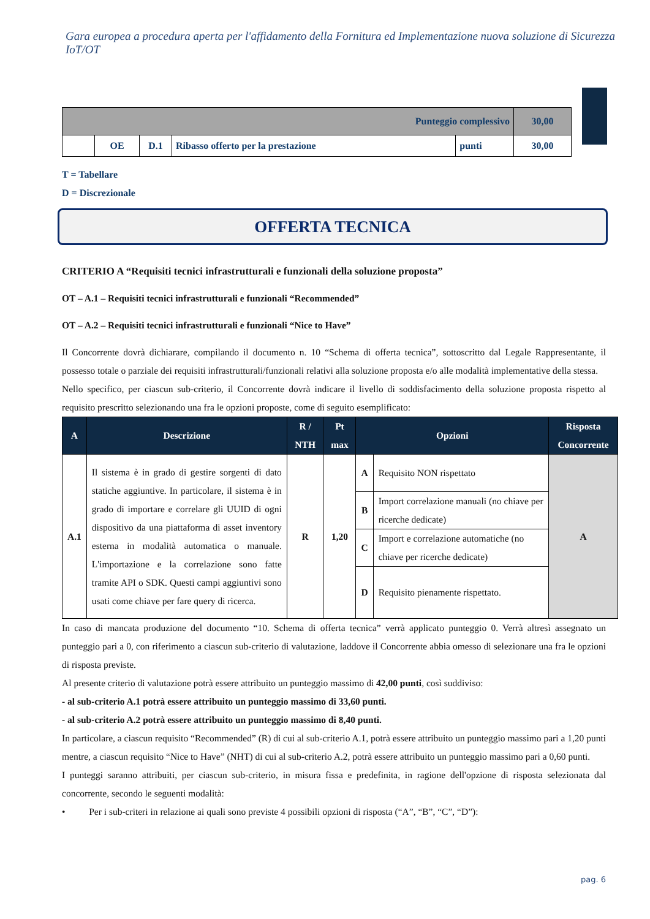Gara europea a procedura aperta per l'affidamento della Fornitura ed Implementazione nuova soluzione di Sicurezza IoT/OT
| Punteggio complessivo | | | | | 30,00 |
| | OE | D.1 | Ribasso offerto per la prestazione | punti | 30,00 |
T = Tabellare
D = Discrezionale
OFFERTA TECNICA
CRITERIO A “Requisiti tecnici infrastrutturali e funzionali della soluzione proposta”
OT – A.1 – Requisiti tecnici infrastrutturali e funzionali “Recommended”
OT – A.2 – Requisiti tecnici infrastrutturali e funzionali “Nice to Have”
Il Concorrente dovrà dichiarare, compilando il documento n. 10 “Schema di offerta tecnica”, sottoscritto dal Legale Rappresentante, il possesso totale o parziale dei requisiti infrastrutturali/funzionali relativi alla soluzione proposta e/o alle modalità implementative della stessa.
Nello specifico, per ciascun sub-criterio, il Concorrente dovrà indicare il livello di soddisfacimento della soluzione proposta rispetto al requisito prescritto selezionando una fra le opzioni proposte, come di seguito esemplificato:
| A | Descrizione | R / NTH | Pt max | Opzioni | | Risposta Concorrente |
| --- | --- | --- | --- | --- | --- | --- |
| A.1 | Il sistema è in grado di gestire sorgenti di dato statiche aggiuntive. In particolare, il sistema è in grado di importare e correlare gli UUID di ogni dispositivo da una piattaforma di asset inventory esterna in modalità automatica o manuale. L'importazione e la correlazione sono fatte tramite API o SDK. Questi campi aggiuntivi sono usati come chiave per fare query di ricerca. | R | 1,20 | A | Requisito NON rispettato | A |
| | | | | B | Import correlazione manuali (no chiave per ricerche dedicate) | |
| | | | | C | Import e correlazione automatiche (no chiave per ricerche dedicate) | |
| | | | | D | Requisito pienamente rispettato. | |
In caso di mancata produzione del documento “10. Schema di offerta tecnica” verrà applicato punteggio 0. Verrà altresì assegnato un punteggio pari a 0, con riferimento a ciascun sub-criterio di valutazione, laddove il Concorrente abbia omesso di selezionare una fra le opzioni di risposta previste.
Al presente criterio di valutazione potrà essere attribuito un punteggio massimo di 42,00 punti, così suddiviso:
- al sub-criterio A.1 potrà essere attribuito un punteggio massimo di 33,60 punti.
- al sub-criterio A.2 potrà essere attribuito un punteggio massimo di 8,40 punti.
In particolare, a ciascun requisito “Recommended” (R) di cui al sub-criterio A.1, potrà essere attribuito un punteggio massimo pari a 1,20 punti mentre, a ciascun requisito “Nice to Have” (NHT) di cui al sub-criterio A.2, potrà essere attribuito un punteggio massimo pari a 0,60 punti.
I punteggi saranno attribuiti, per ciascun sub-criterio, in misura fissa e predefinita, in ragione dell'opzione di risposta selezionata dal concorrente, secondo le seguenti modalità:
• Per i sub-criteri in relazione ai quali sono previste 4 possibili opzioni di risposta (“A”, “B”, “C”, “D”):
pag. 6